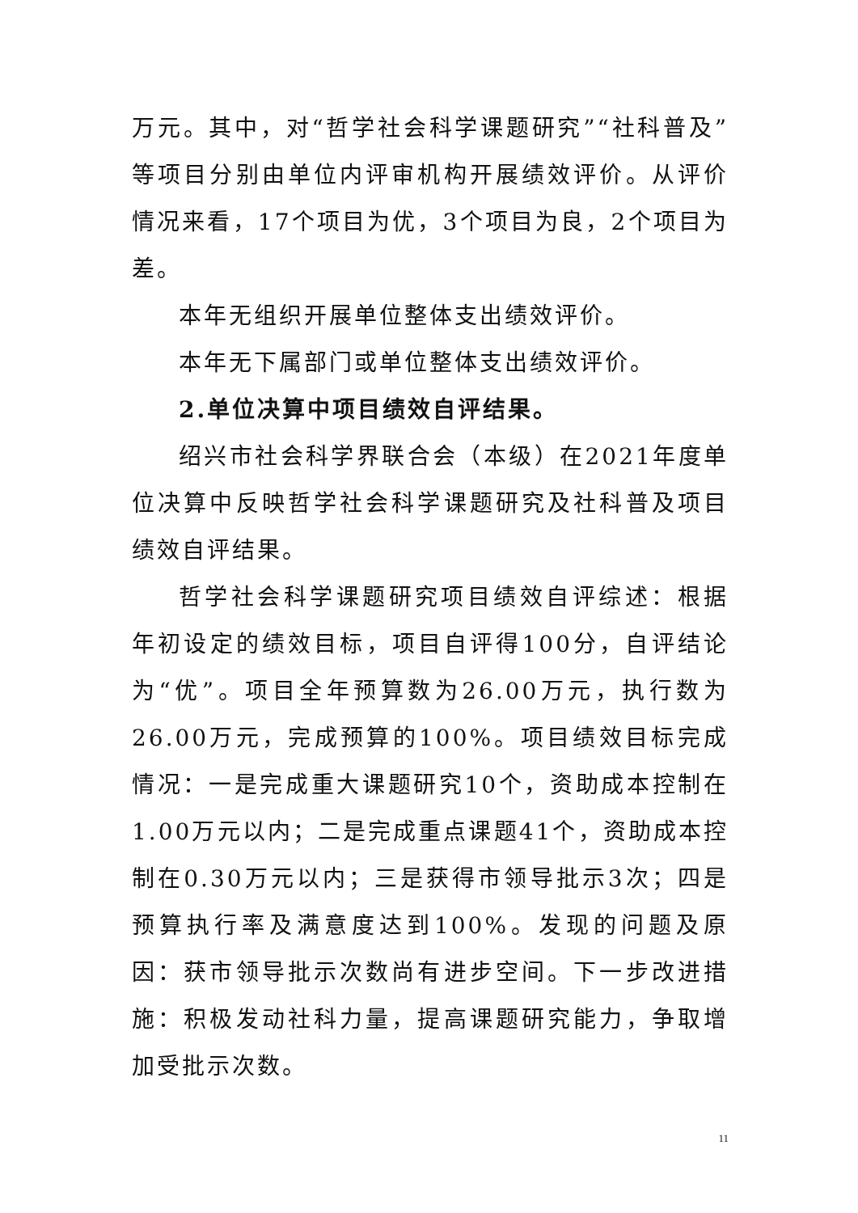万元。其中，对“哲学社会科学课题研究”“社科普及”等项目分别由单位内评审机构开展绩效评价。从评价情况来看，17个项目为优，3个项目为良，2个项目为差。
本年无组织开展单位整体支出绩效评价。
本年无下属部门或单位整体支出绩效评价。
2.单位决算中项目绩效自评结果。
绍兴市社会科学界联合会（本级）在2021年度单位决算中反映哲学社会科学课题研究及社科普及项目绩效自评结果。
哲学社会科学课题研究项目绩效自评综述：根据年初设定的绩效目标，项目自评得100分，自评结论为“优”。项目全年预算数为26.00万元，执行数为26.00万元，完成预算的100%。项目绩效目标完成情况：一是完成重大课题研究10个，资助成本控制在1.00万元以内；二是完成重点课题41个，资助成本控制在0.30万元以内；三是获得市领导批示3次；四是预算执行率及满意度达到100%。发现的问题及原因：获市领导批示次数尚有进步空间。下一步改进措施：积极发动社科力量，提高课题研究能力，争取增加受批示次数。
11